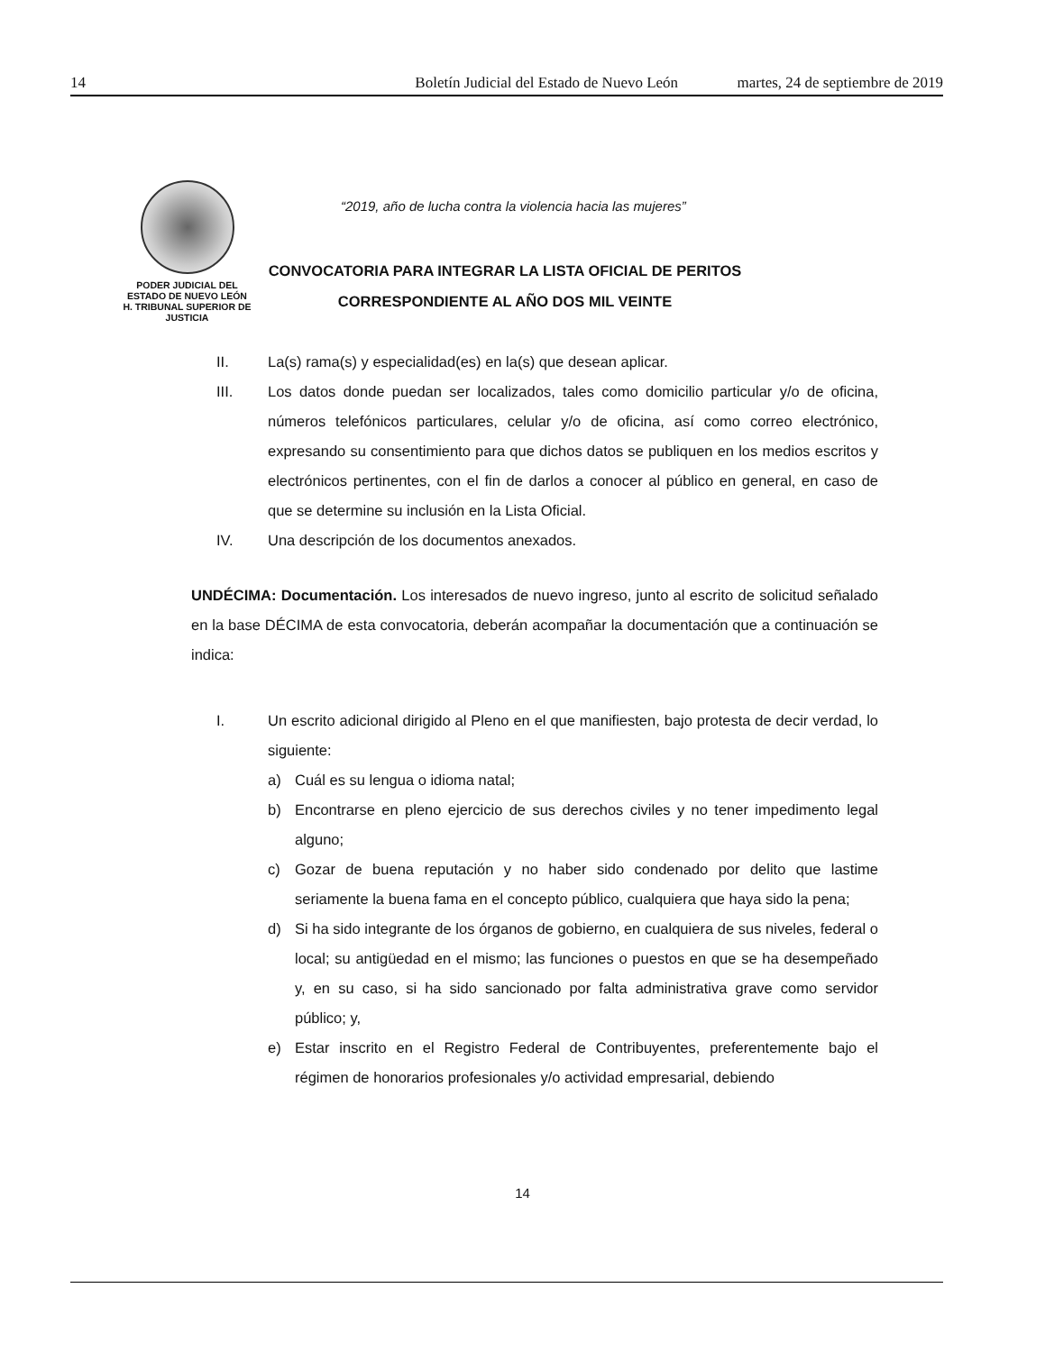14 Boletín Judicial del Estado de Nuevo León martes, 24 de septiembre de 2019
PODER JUDICIAL DEL
ESTADO DE NUEVO LEÓN
H. TRIBUNAL SUPERIOR DE
JUSTICIA
“2019, año de lucha contra la violencia hacia las mujeres”
CONVOCATORIA PARA INTEGRAR LA LISTA OFICIAL DE PERITOS
CORRESPONDIENTE AL AÑO DOS MIL VEINTE
II. La(s) rama(s) y especialidad(es) en la(s) que desean aplicar.
III. Los datos donde puedan ser localizados, tales como domicilio particular y/o de oficina, números telefónicos particulares, celular y/o de oficina, así como correo electrónico, expresando su consentimiento para que dichos datos se publiquen en los medios escritos y electrónicos pertinentes, con el fin de darlos a conocer al público en general, en caso de que se determine su inclusión en la Lista Oficial.
IV. Una descripción de los documentos anexados.
UNDÉCIMA: Documentación. Los interesados de nuevo ingreso, junto al escrito de solicitud señalado en la base DÉCIMA de esta convocatoria, deberán acompañar la documentación que a continuación se indica:
I. Un escrito adicional dirigido al Pleno en el que manifiesten, bajo protesta de decir verdad, lo siguiente:
a) Cuál es su lengua o idioma natal;
b) Encontrarse en pleno ejercicio de sus derechos civiles y no tener impedimento legal alguno;
c) Gozar de buena reputación y no haber sido condenado por delito que lastime seriamente la buena fama en el concepto público, cualquiera que haya sido la pena;
d) Si ha sido integrante de los órganos de gobierno, en cualquiera de sus niveles, federal o local; su antigüedad en el mismo; las funciones o puestos en que se ha desempeñado y, en su caso, si ha sido sancionado por falta administrativa grave como servidor público; y,
e) Estar inscrito en el Registro Federal de Contribuyentes, preferentemente bajo el régimen de honorarios profesionales y/o actividad empresarial, debiendo
14